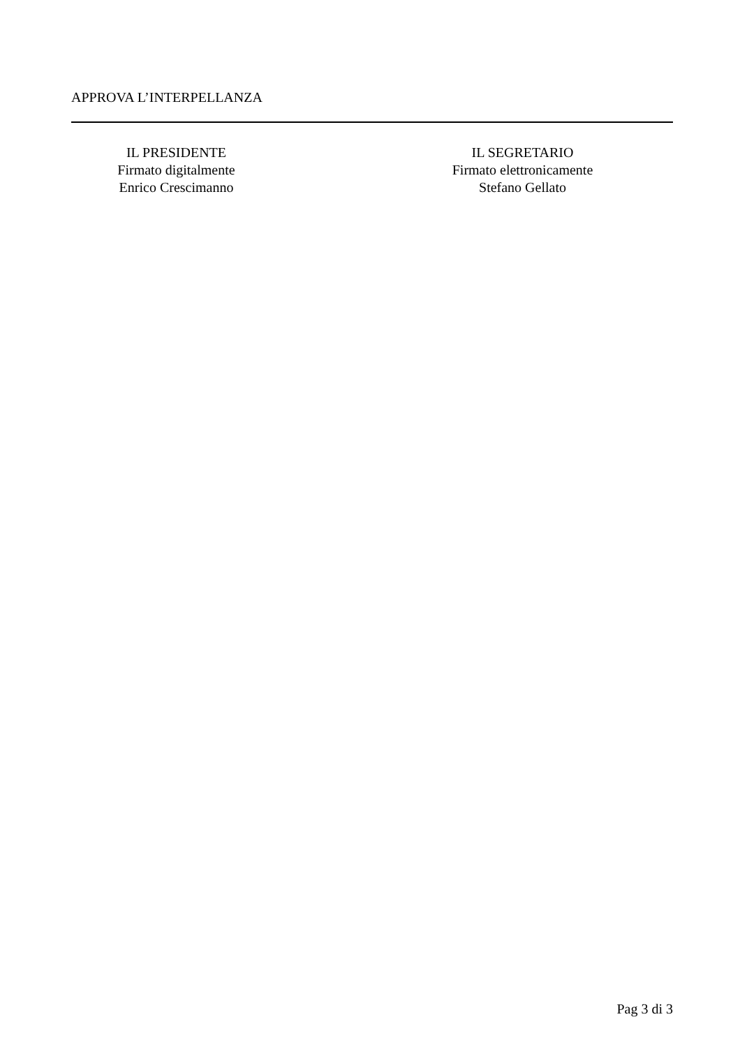APPROVA L’INTERPELLANZA
IL PRESIDENTE
Firmato digitalmente
Enrico Crescimanno
IL SEGRETARIO
Firmato elettronicamente
Stefano Gellato
Pag 3 di 3